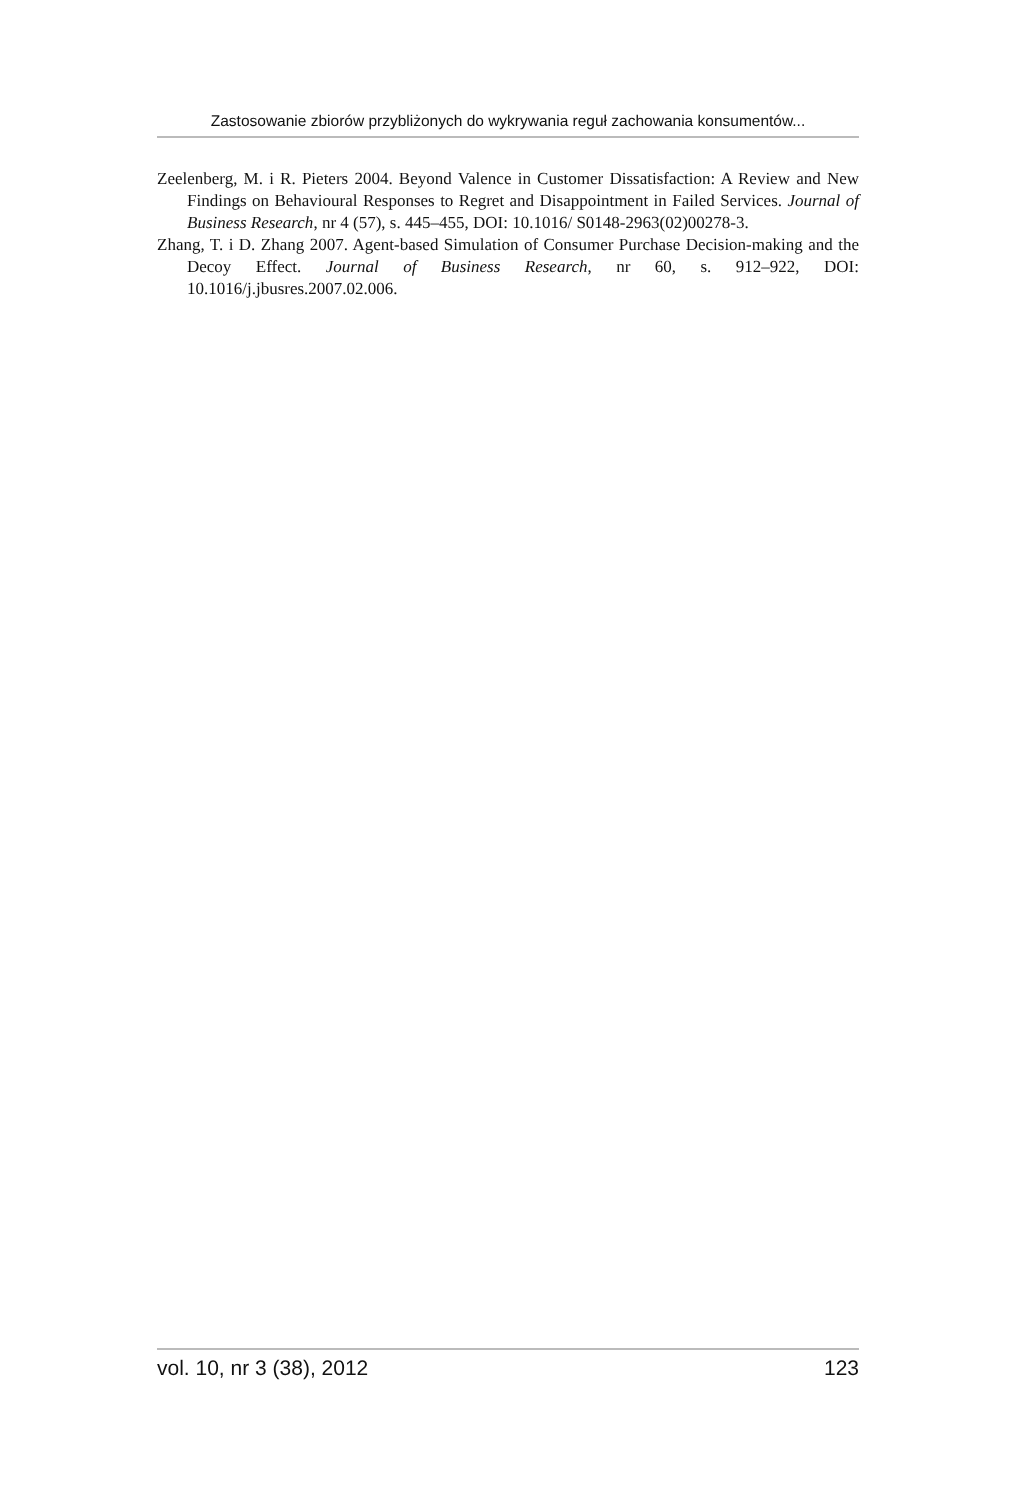Zastosowanie zbiorów przybliżonych do wykrywania reguł zachowania konsumentów...
Zeelenberg, M. i R. Pieters 2004. Beyond Valence in Customer Dissatisfaction: A Review and New Findings on Behavioural Responses to Regret and Disappointment in Failed Services. Journal of Business Research, nr 4 (57), s. 445–455, DOI: 10.1016/ S0148-2963(02)00278-3.
Zhang, T. i D. Zhang 2007. Agent-based Simulation of Consumer Purchase Decision-making and the Decoy Effect. Journal of Business Research, nr 60, s. 912–922, DOI: 10.1016/j.jbusres.2007.02.006.
vol. 10, nr 3 (38), 2012 123